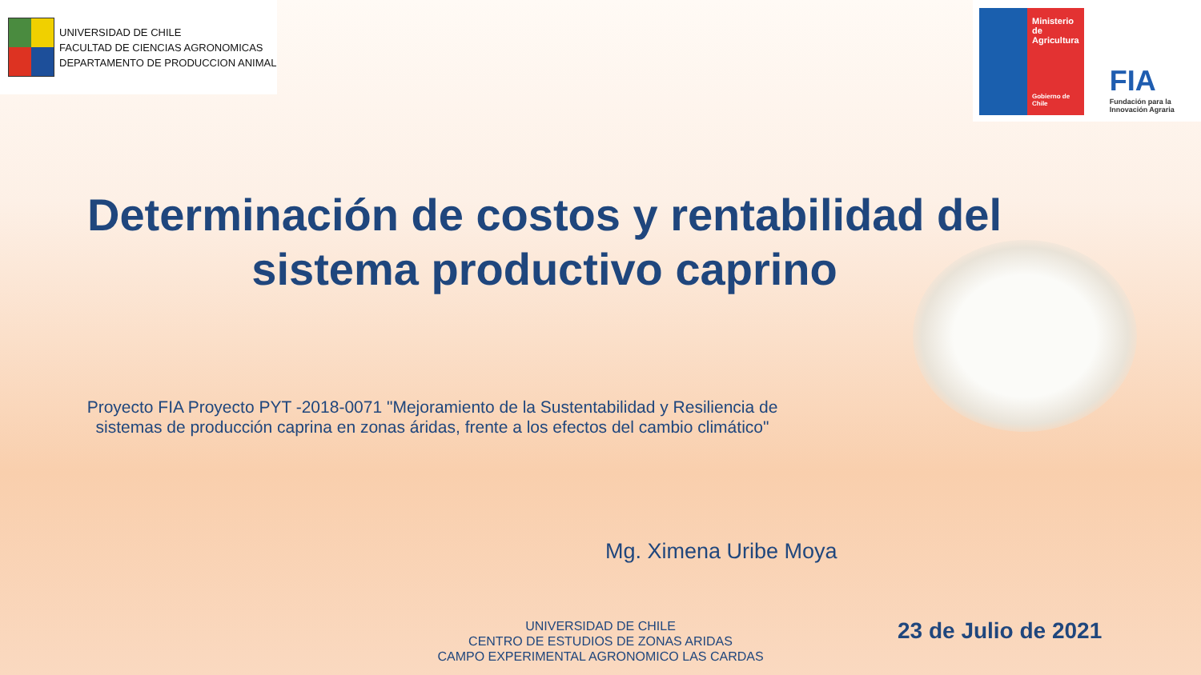UNIVERSIDAD DE CHILE
FACULTAD DE CIENCIAS AGRONOMICAS
DEPARTAMENTO DE PRODUCCION ANIMAL
Ministerio de Agricultura
Gobierno de Chile
FIA
Fundación para la Innovación Agraria
Determinación de costos y rentabilidad del sistema productivo caprino
Proyecto FIA Proyecto PYT -2018-0071 "Mejoramiento de la Sustentabilidad y Resiliencia de
sistemas de producción caprina en zonas áridas, frente a los efectos del cambio climático"
Mg. Ximena Uribe Moya
UNIVERSIDAD DE CHILE
CENTRO DE ESTUDIOS DE ZONAS ARIDAS
CAMPO EXPERIMENTAL AGRONOMICO LAS CARDAS
23 de Julio de 2021